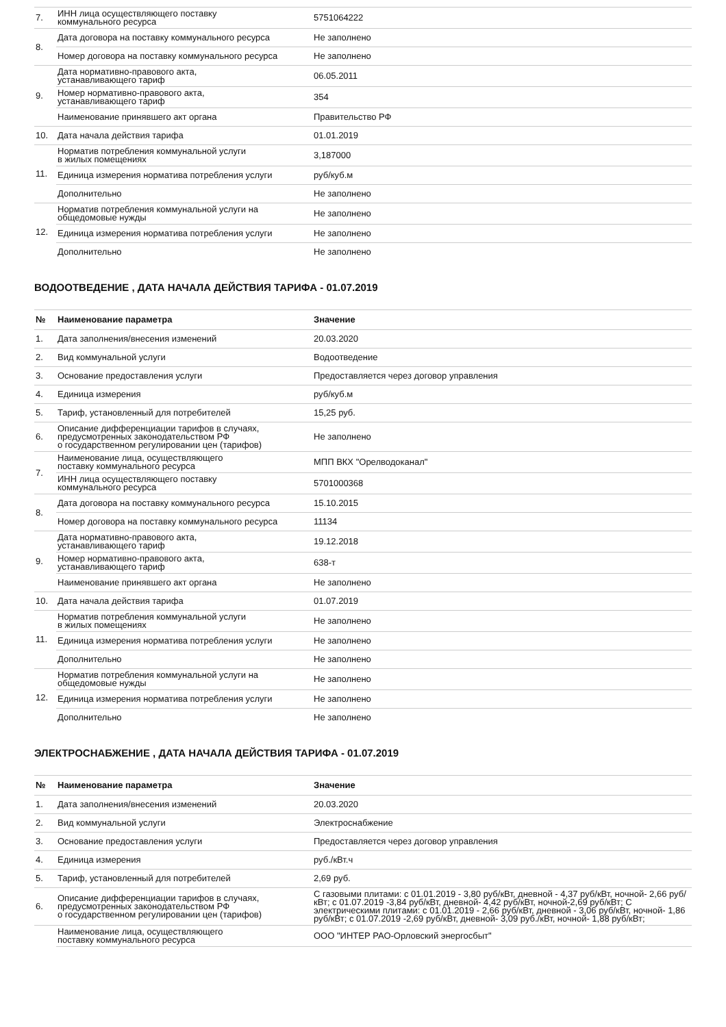| 7. | ИНН лица осуществляющего поставку коммунального ресурса | 5751064222 |
| 8. | Дата договора на поставку коммунального ресурса | Не заполнено |
| | Номер договора на поставку коммунального ресурса | Не заполнено |
| 9. | Дата нормативно-правового акта, устанавливающего тариф | 06.05.2011 |
| | Номер нормативно-правового акта, устанавливающего тариф | 354 |
| | Наименование принявшего акт органа | Правительство РФ |
| 10. | Дата начала действия тарифа | 01.01.2019 |
| 11. | Норматив потребления коммунальной услуги в жилых помещениях | 3,187000 |
| | Единица измерения норматива потребления услуги | руб/куб.м |
| | Дополнительно | Не заполнено |
| 12. | Норматив потребления коммунальной услуги на общедомовые нужды | Не заполнено |
| | Единица измерения норматива потребления услуги | Не заполнено |
| | Дополнительно | Не заполнено |
ВОДООТВЕДЕНИЕ , ДАТА НАЧАЛА ДЕЙСТВИЯ ТАРИФА - 01.07.2019
| № | Наименование параметра | Значение |
| --- | --- | --- |
| 1. | Дата заполнения/внесения изменений | 20.03.2020 |
| 2. | Вид коммунальной услуги | Водоотведение |
| 3. | Основание предоставления услуги | Предоставляется через договор управления |
| 4. | Единица измерения | руб/куб.м |
| 5. | Тариф, установленный для потребителей | 15,25 руб. |
| 6. | Описание дифференциации тарифов в случаях, предусмотренных законодательством РФ о государственном регулировании цен (тарифов) | Не заполнено |
| 7. | Наименование лица, осуществляющего поставку коммунального ресурса | МПП ВКХ "Орелводоканал" |
| | ИНН лица осуществляющего поставку коммунального ресурса | 5701000368 |
| 8. | Дата договора на поставку коммунального ресурса | 15.10.2015 |
| | Номер договора на поставку коммунального ресурса | 11134 |
| 9. | Дата нормативно-правового акта, устанавливающего тариф | 19.12.2018 |
| | Номер нормативно-правового акта, устанавливающего тариф | 638-т |
| | Наименование принявшего акт органа | Не заполнено |
| 10. | Дата начала действия тарифа | 01.07.2019 |
| 11. | Норматив потребления коммунальной услуги в жилых помещениях | Не заполнено |
| | Единица измерения норматива потребления услуги | Не заполнено |
| | Дополнительно | Не заполнено |
| 12. | Норматив потребления коммунальной услуги на общедомовые нужды | Не заполнено |
| | Единица измерения норматива потребления услуги | Не заполнено |
| | Дополнительно | Не заполнено |
ЭЛЕКТРОСНАБЖЕНИЕ , ДАТА НАЧАЛА ДЕЙСТВИЯ ТАРИФА - 01.07.2019
| № | Наименование параметра | Значение |
| --- | --- | --- |
| 1. | Дата заполнения/внесения изменений | 20.03.2020 |
| 2. | Вид коммунальной услуги | Электроснабжение |
| 3. | Основание предоставления услуги | Предоставляется через договор управления |
| 4. | Единица измерения | руб./кВт.ч |
| 5. | Тариф, установленный для потребителей | 2,69 руб. |
| 6. | Описание дифференциации тарифов в случаях, предусмотренных законодательством РФ о государственном регулировании цен (тарифов) | С газовыми плитами: с 01.01.2019 - 3,80 руб/кВт, дневной - 4,37 руб/кВт, ночной- 2,66 руб/кВт; с 01.07.2019 -3,84 руб/кВт, дневной- 4,42 руб/кВт, ночной-2,69 руб/кВт; С электрическими плитами: с 01.01.2019 - 2,66 руб/кВт, дневной - 3,06 руб/кВт, ночной- 1,86 руб/кВт; с 01.07.2019 -2,69 руб/кВт, дневной- 3,09 руб./кВт, ночной- 1,88 руб/кВт; |
| | Наименование лица, осуществляющего поставку коммунального ресурса | ООО "ИНТЕР РАО-Орловский энергосбыт" |